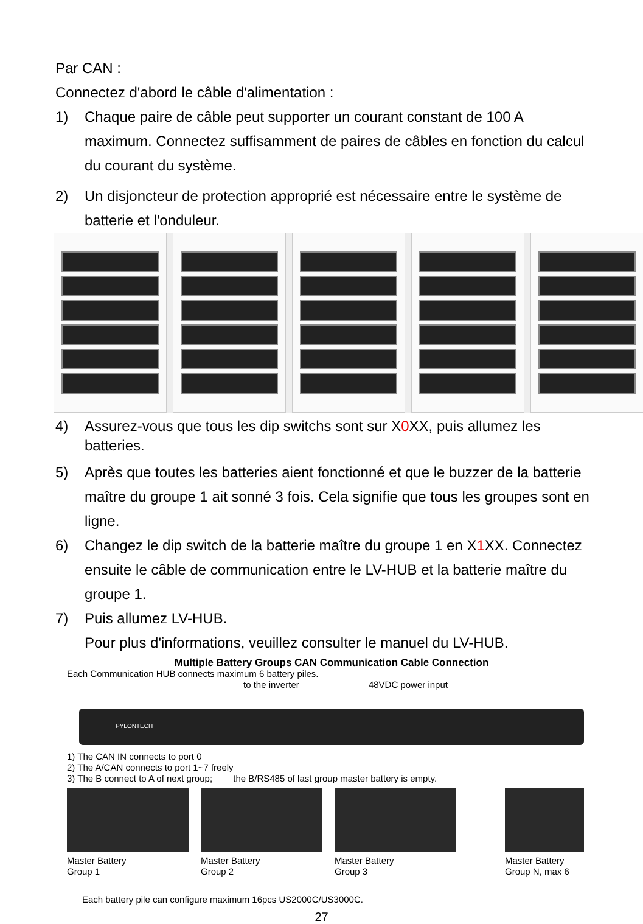Par CAN :
Connectez d'abord le câble d'alimentation :
1) Chaque paire de câble peut supporter un courant constant de 100 A maximum. Connectez suffisamment de paires de câbles en fonction du calcul du courant du système.
2) Un disjoncteur de protection approprié est nécessaire entre le système de batterie et l'onduleur.
4) Assurez-vous que tous les dip switchs sont sur X0 XX, puis allumez les batteries.
5) Après que toutes les batteries aient fonctionné et que le buzzer de la batterie maître du groupe 1 ait sonné 3 fois. Cela signifie que tous les groupes sont en ligne.
6) Changez le dip switch de la batterie maître du groupe 1 en X1 XX. Connectez ensuite le câble de communication entre le LV-HUB et la batterie maître du groupe 1.
7) Puis allumez LV-HUB.
Pour plus d'informations, veuillez consulter le manuel du LV-HUB.
Multiple Battery Groups CAN Communication Cable Connection
Each Communication HUB connects maximum 6 battery piles.
to the inverter 48VDC power input
PYLONTECH
1) The CAN IN connects to port 0
2) The A/CAN connects to port 1~7 freely
3) The B connect to A of next group; the B/RS485 of last group master battery is empty.
Master Battery
Group 1
Master Battery
Group 2
Master Battery
Group 3
Master Battery
Group N, max 6
Each battery pile can configure maximum 16pcs US2000C/US3000C.
27